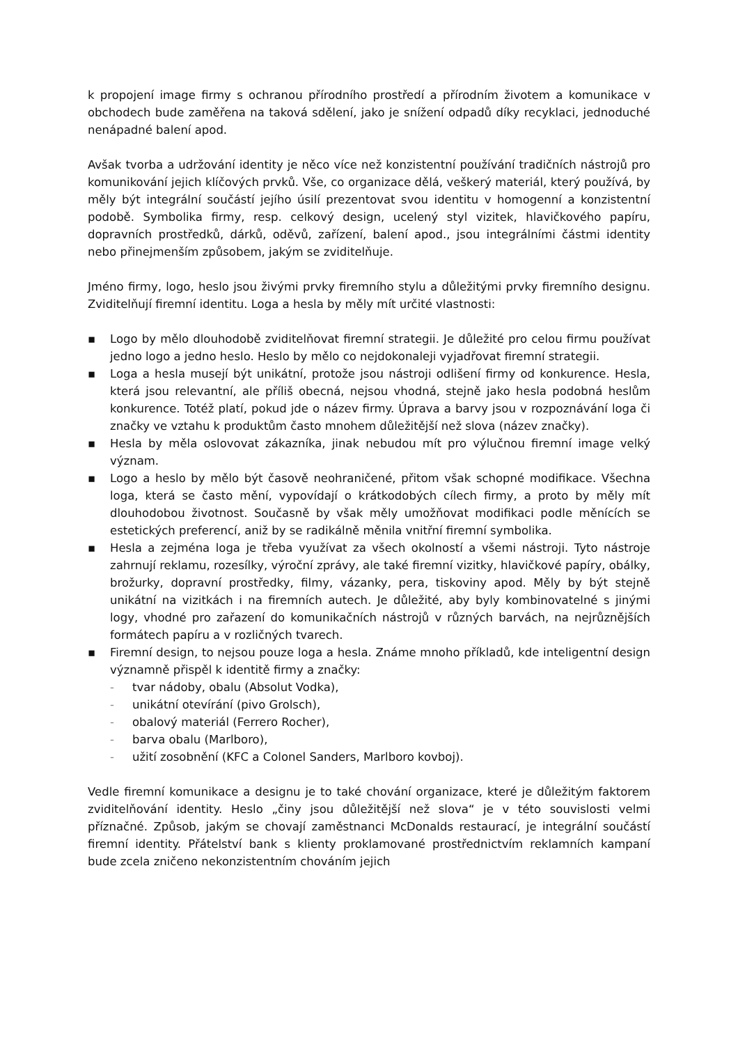k propojení image firmy s ochranou přírodního prostředí a přírodním životem a komunikace v obchodech bude zaměřena na taková sdělení, jako je snížení odpadů díky recyklaci, jednoduché nenápadné balení apod.
Avšak tvorba a udržování identity je něco více než konzistentní používání tradičních nástrojů pro komunikování jejich klíčových prvků. Vše, co organizace dělá, veškerý materiál, který používá, by měly být integrální součástí jejího úsilí prezentovat svou identitu v homogenní a konzistentní podobě. Symbolika firmy, resp. celkový design, ucelený styl vizitek, hlavičkového papíru, dopravních prostředků, dárků, oděvů, zařízení, balení apod., jsou integrálními částmi identity nebo přinejmenším způsobem, jakým se zviditelňuje.
Jméno firmy, logo, heslo jsou živými prvky firemního stylu a důležitými prvky firemního designu. Zviditelňují firemní identitu. Loga a hesla by měly mít určité vlastnosti:
▪ Logo by mělo dlouhodobě zviditelňovat firemní strategii. Je důležité pro celou firmu používat jedno logo a jedno heslo. Heslo by mělo co nejdokonaleji vyjadřovat firemní strategii.
▪ Loga a hesla musejí být unikátní, protože jsou nástroji odlišení firmy od konkurence. Hesla, která jsou relevantní, ale příliš obecná, nejsou vhodná, stejně jako hesla podobná heslům konkurence. Totéž platí, pokud jde o název firmy. Úprava a barvy jsou v rozpoznávání loga či značky ve vztahu k produktům často mnohem důležitější než slova (název značky).
▪ Hesla by měla oslovovat zákazníka, jinak nebudou mít pro výlučnou firemní image velký význam.
▪ Logo a heslo by mělo být časově neohraničené, přitom však schopné modifikace. Všechna loga, která se často mění, vypovídají o krátkodobých cílech firmy, a proto by měly mít dlouhodobou životnost. Současně by však měly umožňovat modifikaci podle měnících se estetických preferencí, aniž by se radikálně měnila vnitřní firemní symbolika.
▪ Hesla a zejména loga je třeba využívat za všech okolností a všemi nástroji. Tyto nástroje zahrnují reklamu, rozesílky, výroční zprávy, ale také firemní vizitky, hlavičkové papíry, obálky, brožurky, dopravní prostředky, filmy, vázanky, pera, tiskoviny apod. Měly by být stejně unikátní na vizitkách i na firemních autech. Je důležité, aby byly kombinovatelné s jinými logy, vhodné pro zařazení do komunikačních nástrojů v různých barvách, na nejrůznějších formátech papíru a v rozličných tvarech.
▪ Firemní design, to nejsou pouze loga a hesla. Známe mnoho příkladů, kde inteligentní design významně přispěl k identitě firmy a značky:
- tvar nádoby, obalu (Absolut Vodka),
- unikátní otevírání (pivo Grolsch),
- obalový materiál (Ferrero Rocher),
- barva obalu (Marlboro),
- užití zosobnění (KFC a Colonel Sanders, Marlboro kovboj).
Vedle firemní komunikace a designu je to také chování organizace, které je důležitým faktorem zviditelňování identity. Heslo „činy jsou důležitější než slova“ je v této souvislosti velmi příznačné. Způsob, jakým se chovají zaměstnanci McDonalds restaurací, je integrální součástí firemní identity. Přátelství bank s klienty proklamované prostřednictvím reklamních kampaní bude zcela zničeno nekonzistentním chováním jejich